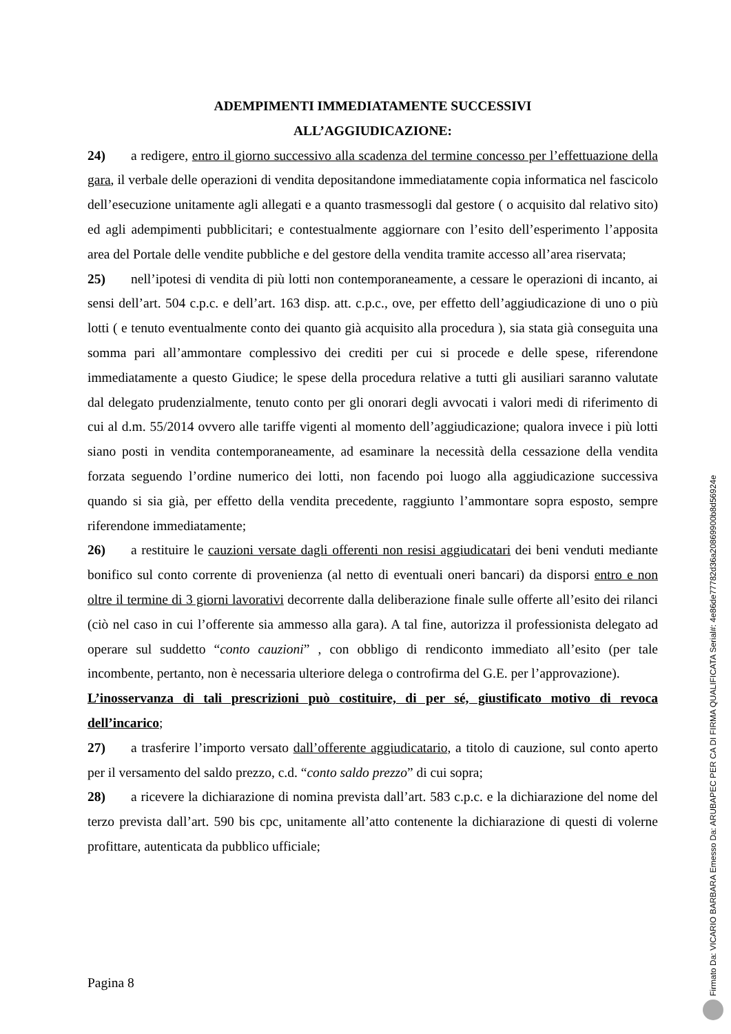ADEMPIMENTI IMMEDIATAMENTE SUCCESSIVI
ALL’AGGIUDICAZIONE:
24) a redigere, entro il giorno successivo alla scadenza del termine concesso per l’effettuazione della gara, il verbale delle operazioni di vendita depositandone immediatamente copia informatica nel fascicolo dell’esecuzione unitamente agli allegati e a quanto trasmessogli dal gestore ( o acquisito dal relativo sito) ed agli adempimenti pubblicitari; e contestualmente aggiornare con l’esito dell’esperimento l’apposita area del Portale delle vendite pubbliche e del gestore della vendita tramite accesso all’area riservata;
25) nell’ipotesi di vendita di più lotti non contemporaneamente, a cessare le operazioni di incanto, ai sensi dell’art. 504 c.p.c. e dell’art. 163 disp. att. c.p.c., ove, per effetto dell’aggiudicazione di uno o più lotti ( e tenuto eventualmente conto dei quanto già acquisito alla procedura ), sia stata già conseguita una somma pari all’ammontare complessivo dei crediti per cui si procede e delle spese, riferendone immediatamente a questo Giudice; le spese della procedura relative a tutti gli ausiliari saranno valutate dal delegato prudenzialmente, tenuto conto per gli onorari degli avvocati i valori medi di riferimento di cui al d.m. 55/2014 ovvero alle tariffe vigenti al momento dell’aggiudicazione; qualora invece i più lotti siano posti in vendita contemporaneamente, ad esaminare la necessità della cessazione della vendita forzata seguendo l’ordine numerico dei lotti, non facendo poi luogo alla aggiudicazione successiva quando si sia già, per effetto della vendita precedente, raggiunto l’ammontare sopra esposto, sempre riferendone immediatamente;
26) a restituire le cauzioni versate dagli offerenti non resisi aggiudicatari dei beni venduti mediante bonifico sul conto corrente di provenienza (al netto di eventuali oneri bancari) da disporsi entro e non oltre il termine di 3 giorni lavorativi decorrente dalla deliberazione finale sulle offerte all’esito dei rilanci (ciò nel caso in cui l’offerente sia ammesso alla gara). A tal fine, autorizza il professionista delegato ad operare sul suddetto “conto cauzioni” , con obbligo di rendiconto immediato all’esito (per tale incombente, pertanto, non è necessaria ulteriore delega o controfirma del G.E. per l’approvazione).
L’inosservanza di tali prescrizioni può costituire, di per sé, giustificato motivo di revoca dell’incarico;
27) a trasferire l’importo versato dall’offerente aggiudicatario, a titolo di cauzione, sul conto aperto per il versamento del saldo prezzo, c.d. “conto saldo prezzo” di cui sopra;
28) a ricevere la dichiarazione di nomina prevista dall’art. 583 c.p.c. e la dichiarazione del nome del terzo prevista dall’art. 590 bis cpc, unitamente all’atto contenente la dichiarazione di questi di volerne profittare, autenticata da pubblico ufficiale;
Pagina 8
Firmato Da: VICARIO BARBARA Emesso Da: ARUBAPEC PER CA DI FIRMA QUALIFICATA Serial#: 4e86de77782d36a20869900b8d56924e